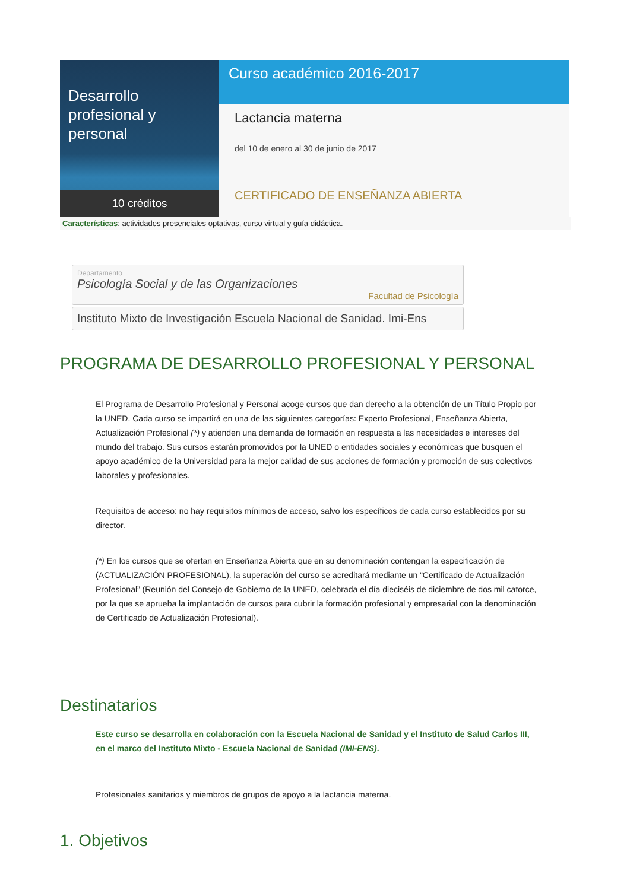Desarrollo profesional y personal
10 créditos
Curso académico 2016-2017
Lactancia materna
del 10 de enero al 30 de junio de 2017
CERTIFICADO DE ENSEÑANZA ABIERTA
Características: actividades presenciales optativas, curso virtual y guía didáctica.
Departamento
Psicología Social y de las Organizaciones
Facultad de Psicología
Instituto Mixto de Investigación Escuela Nacional de Sanidad. Imi-Ens
PROGRAMA DE DESARROLLO PROFESIONAL Y PERSONAL
El Programa de Desarrollo Profesional y Personal acoge cursos que dan derecho a la obtención de un Título Propio por la UNED. Cada curso se impartirá en una de las siguientes categorías: Experto Profesional, Enseñanza Abierta, Actualización Profesional (*) y atienden una demanda de formación en respuesta a las necesidades e intereses del mundo del trabajo. Sus cursos estarán promovidos por la UNED o entidades sociales y económicas que busquen el apoyo académico de la Universidad para la mejor calidad de sus acciones de formación y promoción de sus colectivos laborales y profesionales.
Requisitos de acceso: no hay requisitos mínimos de acceso, salvo los específicos de cada curso establecidos por su director.
(*) En los cursos que se ofertan en Enseñanza Abierta que en su denominación contengan la especificación de (ACTUALIZACIÓN PROFESIONAL), la superación del curso se acreditará mediante un “Certificado de Actualización Profesional” (Reunión del Consejo de Gobierno de la UNED, celebrada el día dieciséis de diciembre de dos mil catorce, por la que se aprueba la implantación de cursos para cubrir la formación profesional y empresarial con la denominación de Certificado de Actualización Profesional).
Destinatarios
Este curso se desarrolla en colaboración con la Escuela Nacional de Sanidad y el Instituto de Salud Carlos III, en el marco del Instituto Mixto - Escuela Nacional de Sanidad (IMI-ENS).
Profesionales sanitarios y miembros de grupos de apoyo a la lactancia materna.
1. Objetivos